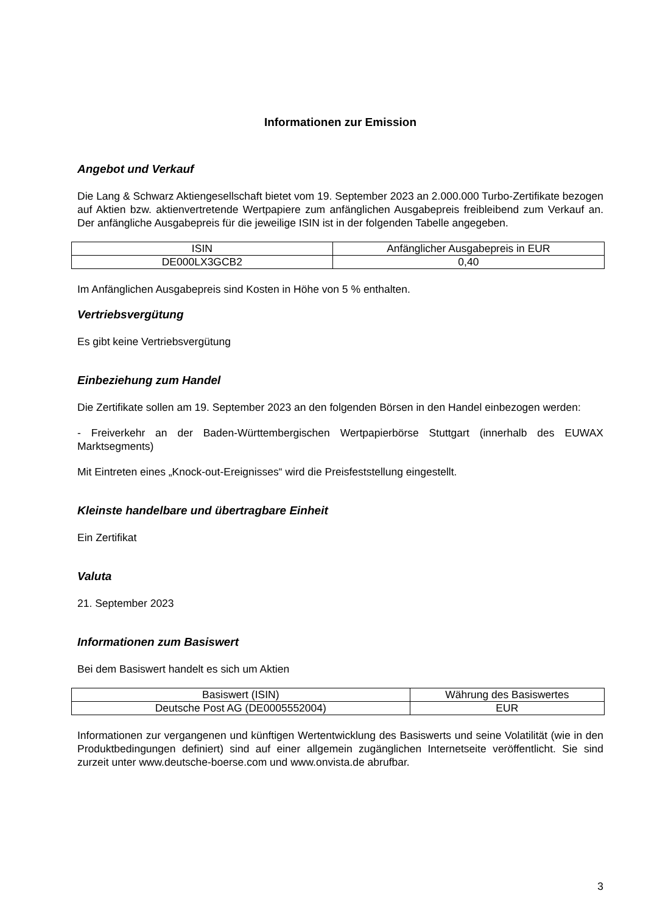Informationen zur Emission
Angebot und Verkauf
Die Lang & Schwarz Aktiengesellschaft bietet vom 19. September 2023 an 2.000.000 Turbo-Zertifikate bezogen auf Aktien bzw. aktienvertretende Wertpapiere zum anfänglichen Ausgabepreis freibleibend zum Verkauf an. Der anfängliche Ausgabepreis für die jeweilige ISIN ist in der folgenden Tabelle angegeben.
| ISIN | Anfänglicher Ausgabepreis in EUR |
| --- | --- |
| DE000LX3GCB2 | 0,40 |
Im Anfänglichen Ausgabepreis sind Kosten in Höhe von 5 % enthalten.
Vertriebsvergütung
Es gibt keine Vertriebsvergütung
Einbeziehung zum Handel
Die Zertifikate sollen am 19. September 2023 an den folgenden Börsen in den Handel einbezogen werden:
- Freiverkehr an der Baden-Württembergischen Wertpapierbörse Stuttgart (innerhalb des EUWAX Marktsegments)
Mit Eintreten eines „Knock-out-Ereignisses“ wird die Preisfeststellung eingestellt.
Kleinste handelbare und übertragbare Einheit
Ein Zertifikat
Valuta
21. September 2023
Informationen zum Basiswert
Bei dem Basiswert handelt es sich um Aktien
| Basiswert (ISIN) | Währung des Basiswertes |
| --- | --- |
| Deutsche Post AG (DE0005552004) | EUR |
Informationen zur vergangenen und künftigen Wertentwicklung des Basiswerts und seine Volatilität (wie in den Produktbedingungen definiert) sind auf einer allgemein zugänglichen Internetseite veröffentlicht. Sie sind zurzeit unter www.deutsche-boerse.com und www.onvista.de abrufbar.
3